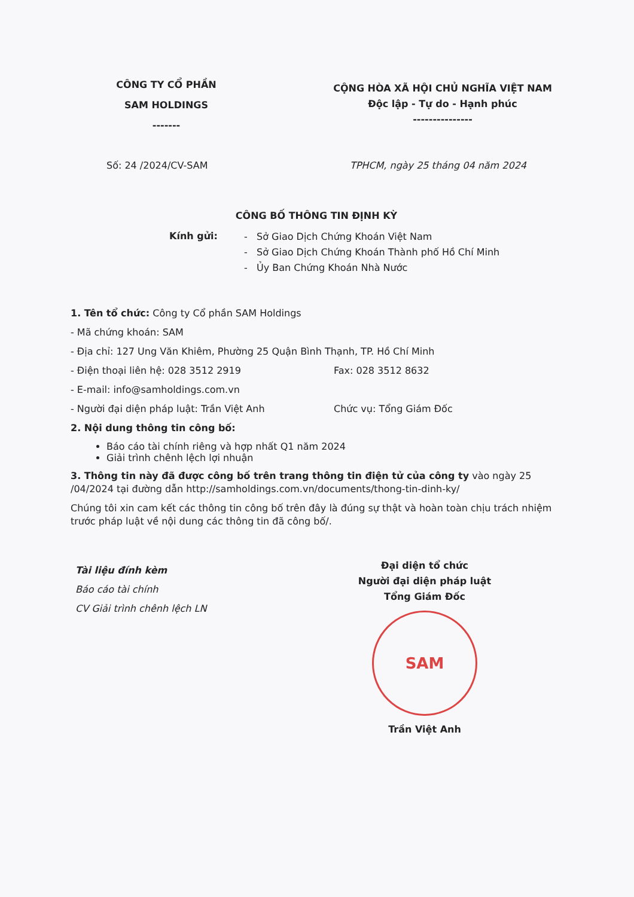CÔNG TY CỔ PHẦN
SAM HOLDINGS
-------
CỘNG HÒA XÃ HỘI CHỦ NGHĨA VIỆT NAM
Độc lập - Tự do - Hạnh phúc
---------------
Số: 24 /2024/CV-SAM TPHCM, ngày 25 tháng 04 năm 2024
CÔNG BỐ THÔNG TIN ĐỊNH KỲ
Kính gửi:
- Sở Giao Dịch Chứng Khoán Việt Nam
- Sở Giao Dịch Chứng Khoán Thành phố Hồ Chí Minh
- Ủy Ban Chứng Khoán Nhà Nước
1. Tên tổ chức: Công ty Cổ phần SAM Holdings
- Mã chứng khoán: SAM
- Địa chỉ: 127 Ung Văn Khiêm, Phường 25 Quận Bình Thạnh, TP. Hồ Chí Minh
- Điện thoại liên hệ: 028 3512 2919 Fax: 028 3512 8632
- E-mail: info@samholdings.com.vn
- Người đại diện pháp luật: Trần Việt Anh Chức vụ: Tổng Giám Đốc
2. Nội dung thông tin công bố:
Báo cáo tài chính riêng và hợp nhất Q1 năm 2024
Giải trình chênh lệch lợi nhuận
3. Thông tin này đã được công bố trên trang thông tin điện tử của công ty vào ngày 25 /04/2024 tại đường dẫn http://samholdings.com.vn/documents/thong-tin-dinh-ky/
Chúng tôi xin cam kết các thông tin công bố trên đây là đúng sự thật và hoàn toàn chịu trách nhiệm trước pháp luật về nội dung các thông tin đã công bố/.
Tài liệu đính kèm
Báo cáo tài chính
CV Giải trình chênh lệch LN
Đại diện tổ chức
Người đại diện pháp luật
Tổng Giám Đốc
SAM
Trần Việt Anh